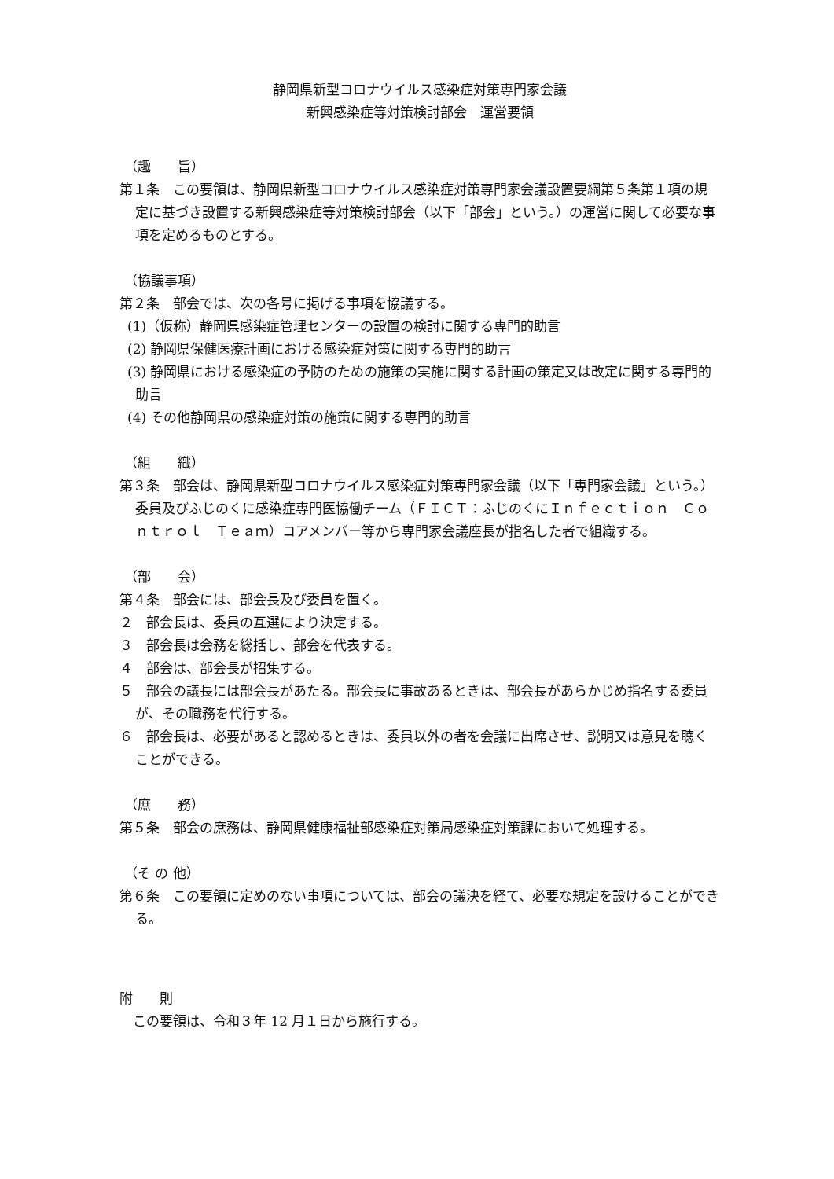静岡県新型コロナウイルス感染症対策専門家会議
新興感染症等対策検討部会　運営要領
（趣　　旨）
第１条　この要領は、静岡県新型コロナウイルス感染症対策専門家会議設置要綱第５条第１項の規定に基づき設置する新興感染症等対策検討部会（以下「部会」という。）の運営に関して必要な事項を定めるものとする。
（協議事項）
第２条　部会では、次の各号に掲げる事項を協議する。
(1)（仮称）静岡県感染症管理センターの設置の検討に関する専門的助言
(2) 静岡県保健医療計画における感染症対策に関する専門的助言
(3) 静岡県における感染症の予防のための施策の実施に関する計画の策定又は改定に関する専門的助言
(4) その他静岡県の感染症対策の施策に関する専門的助言
（組　　織）
第３条　部会は、静岡県新型コロナウイルス感染症対策専門家会議（以下「専門家会議」という。）委員及びふじのくに感染症専門医協働チーム（ＦＩＣＴ：ふじのくにＩｎｆｅｃｔｉｏｎ　Ｃｏｎｔｒｏｌ　Ｔｅａｍ）コアメンバー等から専門家会議座長が指名した者で組織する。
（部　　会）
第４条　部会には、部会長及び委員を置く。
２　部会長は、委員の互選により決定する。
３　部会長は会務を総括し、部会を代表する。
４　部会は、部会長が招集する。
５　部会の議長には部会長があたる。部会長に事故あるときは、部会長があらかじめ指名する委員が、その職務を代行する。
６　部会長は、必要があると認めるときは、委員以外の者を会議に出席させ、説明又は意見を聴くことができる。
（庶　　務）
第５条　部会の庶務は、静岡県健康福祉部感染症対策局感染症対策課において処理する。
（そ の 他）
第６条　この要領に定めのない事項については、部会の議決を経て、必要な規定を設けることができる。
附　　則
　この要領は、令和３年 12 月１日から施行する。